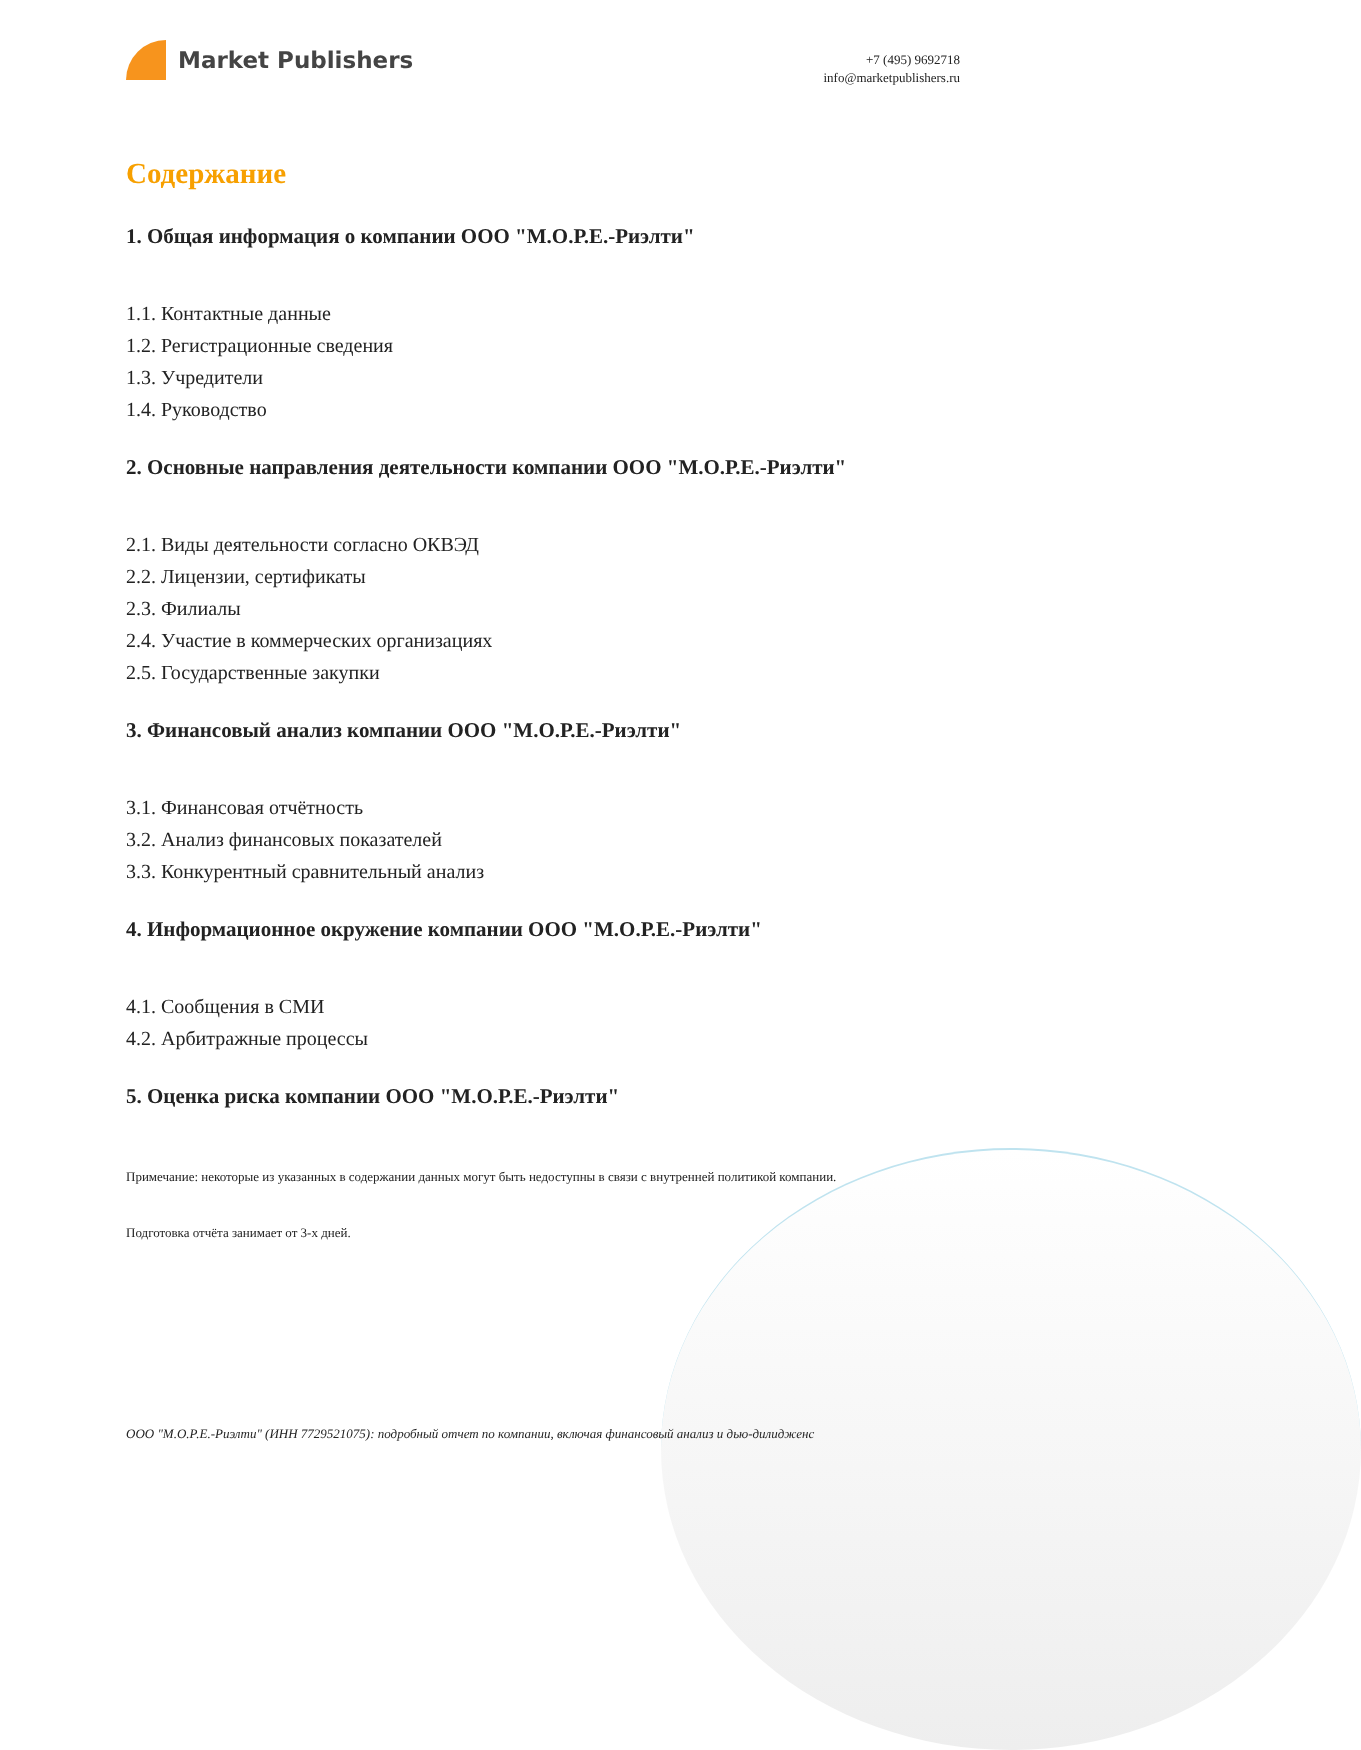Market Publishers
+7 (495) 9692718
info@marketpublishers.ru
Содержание
1. Общая информация о компании ООО "М.О.Р.Е.-Риэлти"
1.1. Контактные данные
1.2. Регистрационные сведения
1.3. Учредители
1.4. Руководство
2. Основные направления деятельности компании ООО "М.О.Р.Е.-Риэлти"
2.1. Виды деятельности согласно ОКВЭД
2.2. Лицензии, сертификаты
2.3. Филиалы
2.4. Участие в коммерческих организациях
2.5. Государственные закупки
3. Финансовый анализ компании ООО "М.О.Р.Е.-Риэлти"
3.1. Финансовая отчётность
3.2. Анализ финансовых показателей
3.3. Конкурентный сравнительный анализ
4. Информационное окружение компании ООО "М.О.Р.Е.-Риэлти"
4.1. Сообщения в СМИ
4.2. Арбитражные процессы
5. Оценка риска компании ООО "М.О.Р.Е.-Риэлти"
Примечание: некоторые из указанных в содержании данных могут быть недоступны в связи с внутренней политикой компании.
Подготовка отчёта занимает от 3-х дней.
ООО "М.О.Р.Е.-Риэлти" (ИНН 7729521075): подробный отчет по компании, включая финансовый анализ и дью-дилидженс